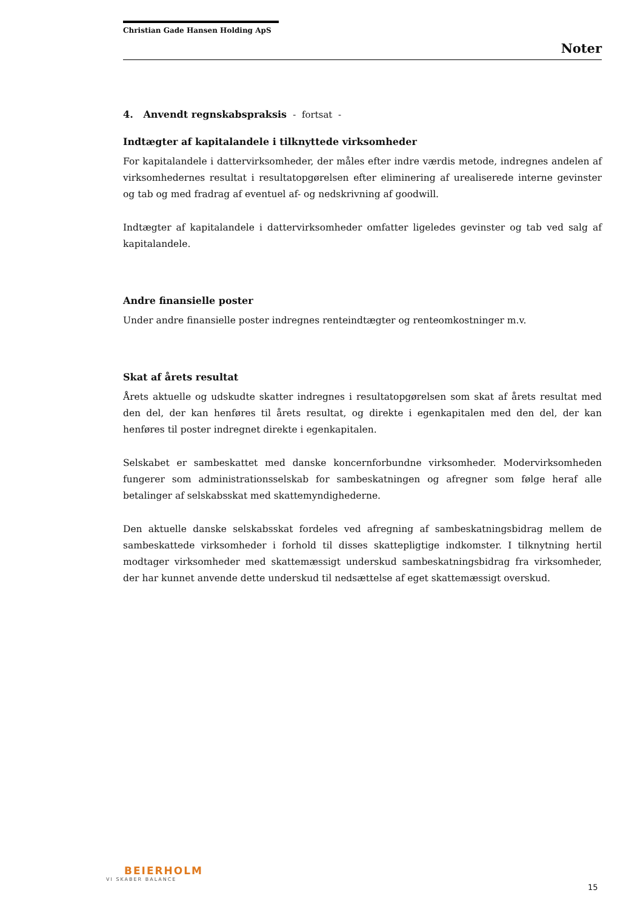Christian Gade Hansen Holding ApS
Noter
4. Anvendt regnskabspraksis - fortsat -
Indtægter af kapitalandele i tilknyttede virksomheder
For kapitalandele i dattervirksomheder, der måles efter indre værdis metode, indregnes andelen af virksomhedernes resultat i resultatopgørelsen efter eliminering af urealiserede interne gevinster og tab og med fradrag af eventuel af- og nedskrivning af goodwill.
Indtægter af kapitalandele i dattervirksomheder omfatter ligeledes gevinster og tab ved salg af kapitalandele.
Andre finansielle poster
Under andre finansielle poster indregnes renteindtægter og renteomkostninger m.v.
Skat af årets resultat
Årets aktuelle og udskudte skatter indregnes i resultatopgørelsen som skat af årets resultat med den del, der kan henføres til årets resultat, og direkte i egenkapitalen med den del, der kan henføres til poster indregnet direkte i egenkapitalen.
Selskabet er sambeskattet med danske koncernforbundne virksomheder. Modervirksomheden fungerer som administrationsselskab for sambeskatningen og afregner som følge heraf alle betalinger af selskabsskat med skattemyndighederne.
Den aktuelle danske selskabsskat fordeles ved afregning af sambeskatningsbidrag mellem de sambeskattede virksomheder i forhold til disses skattepligtige indkomster. I tilknytning hertil modtager virksomheder med skattemæssigt underskud sambeskatningsbidrag fra virksomheder, der har kunnet anvende dette underskud til nedsættelse af eget skattemæssigt overskud.
BEIERHOLM
VI SKABER BALANCE
15